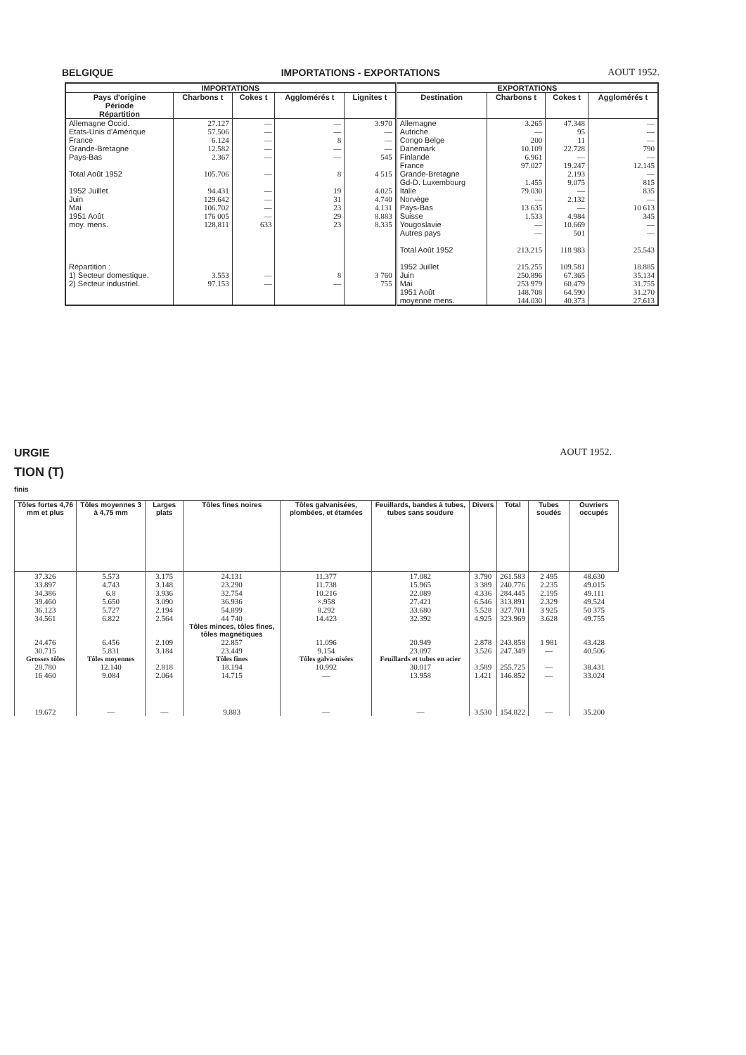BELGIQUE IMPORTATIONS - EXPORTATIONS AOUT 1952.
| IMPORTATIONS | | | | | EXPORTATIONS | | | |
| --- | --- | --- | --- | --- | --- | --- | --- | --- |
| Pays d'origine Période Répartition | Charbons t | Cokes t | Agglomérés t | Lignites t | Destination | Charbons t | Cokes t | Agglomérés t |
| Allemagne Occid. Etats-Unis d'Amérique France Grande-Bretagne Pays-Bas Total Août 1952 1952 Juillet Juin Mai 1951 Août moy. mens. Répartition : 1) Secteur domestique. 2) Secteur industriel. | 27.127 57.506 6.124 12.582 2.367 105.706 94.431 129.642 106.702 176 005 128,811 3.553 97.153 | — — — — — — — — — — 633 — — | — — 8 — — 8 19 31 23 29 23 8 — | 3.970 — — — 545 4 515 4.025 4.740 4.131 8.883 8.335 3 760 755 | Allemagne Autriche Congo Belge Danemark Finlande France Grande-Bretagne Gd-D. Luxembourg Italie Norvège Pays-Bas Suisse Yougoslavie Autres pays Total Août 1952 1952 Juillet Juin Mai 1951 Août moyenne mens. | 3.265 — 200 10.109 6.961 97.027 1.455 79.030 — 13 635 1.533 — — 213.215 215.255 250.896 253 979 148.708 144.030 | 47.348 95 11 22.728 — 19.247 2.193 9.075 — 2.132 — 4.984 10.669 501 118 983 109.581 67.365 60.479 64.590 40.373 | — — — 790 — 12.145 — 815 835 — 10 613 345 — — 25.543 18.885 35.134 31.755 31.270 27.613 |
URGIE AOUT 1952.
TION (T)
finis
| Tôles fortes 4,76 mm et plus | Tôles moyennes 3 à 4,75 mm | Larges plats | Tôles fines noires | Tôles galvanisées, plombées, et étamées | Feuillards, bandes à tubes, tubes sans soudure | Divers | Total | Tubes soudés | Ouvriers occupés |
| --- | --- | --- | --- | --- | --- | --- | --- | --- | --- |
| 37.326 33.897 34.386 39.460 36.123 34.561 | 5.573 4.743 6.8 5.650 5.727 6.822 | 3.175 3.148 3.936 3.090 2.194 2.564 | 24.131 23.290 32.754 36.936 54.899 44 740 | 11.377 11.738 10.216 ×.958 8.292 14.423 | 17.082 15.965 22.089 27.421 33.680 32.392 | 3.790 3 389 4.336 6.546 5.528 4.925 | 261.583 240.776 284.445 313.891 327.701 323.969 | 2 495 2.235 2.195 2.329 3 925 3.628 | 48.630 49.015 49.111 49.524 50 375 49.755 |
| | | | Tôles minces, tôles fines, tôles magnétiques | | | | | | |
| 24.476 30.715 | 6.456 5.831 | 2.109 3.184 | 22.857 23.449 | 11.096 9.154 | 20.949 23.097 | 2.878 3.526 | 243.858 247.349 | 1 981 — | 43.428 40.506 |
| Grosses tôles | Tôles moyennes | | Tôles fines | Tôles galva-nisées | Feuillards et tubes en acier | | | | |
| 28.780 16 460 | 12.140 9.084 | 2.818 2.064 | 18.194 14.715 | 10.992 — | 30.017 13.958 | 3.589 1.421 | 255.725 146.852 | — — | 38.431 33.024 |
| 19.672 | — | — | 9.883 | — | — | 3.530 | 154.822 | — | 35.200 |